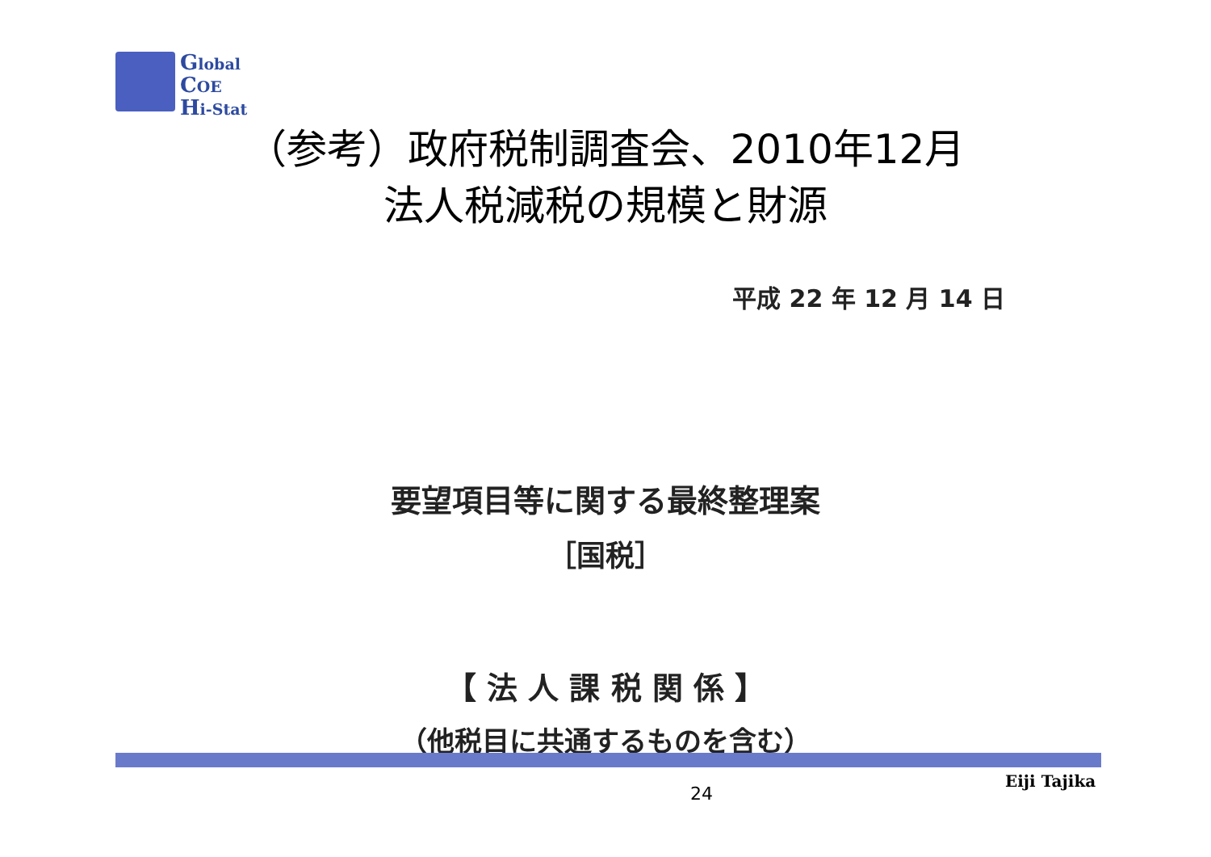Global
COE
Hi-Stat
（参考）政府税制調査会、2010年12月
法人税減税の規模と財源
平成 22 年 12 月 14 日
要望項目等に関する最終整理案
［国税］
【 法 人 課 税 関 係 】
（他税目に共通するものを含む）
Eiji Tajika
24